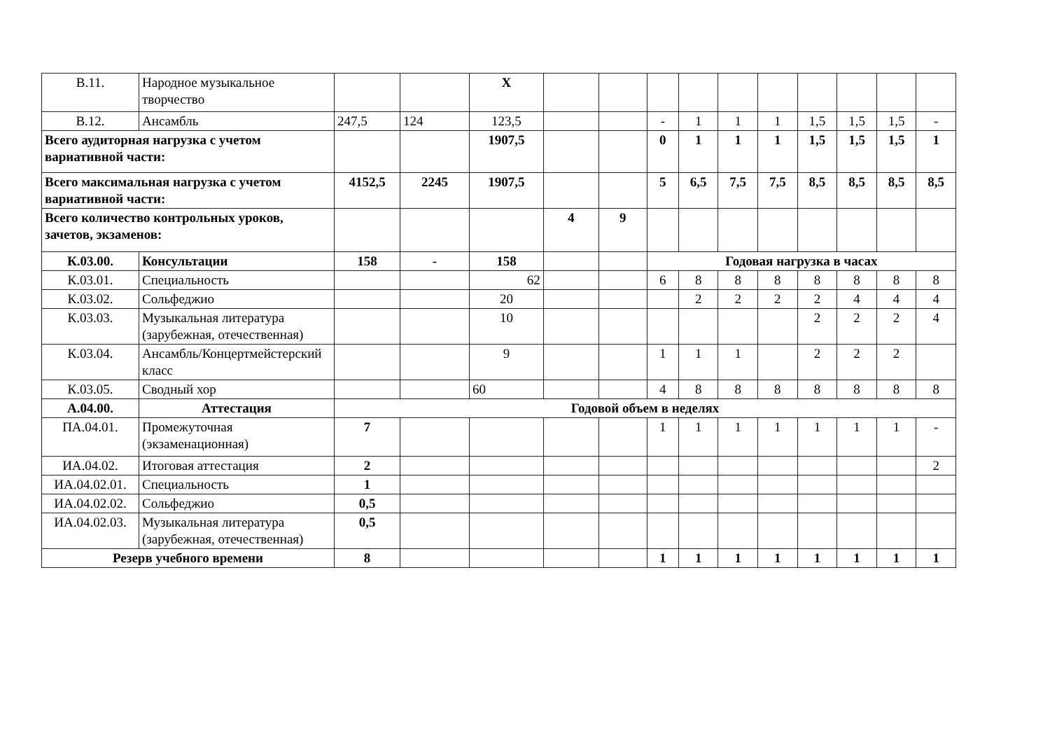| В.11. | Народное музыкальное творчество | | | Х | | | | | | | | | | |
| В.12. | Ансамбль | 247,5 | 124 | 123,5 | | | - | 1 | 1 | 1 | 1,5 | 1,5 | 1,5 | - |
| Всего аудиторная нагрузка с учетом вариативной части: | | | | 1907,5 | | | 0 | 1 | 1 | 1 | 1,5 | 1,5 | 1,5 | 1 |
| Всего максимальная нагрузка с учетом вариативной части: | | 4152,5 | 2245 | 1907,5 | | | 5 | 6,5 | 7,5 | 7,5 | 8,5 | 8,5 | 8,5 | 8,5 |
| Всего количество контрольных уроков, зачетов, экзаменов: | | | | | 4 | 9 | | | | | | | | |
| К.03.00. | Консультации | 158 | - | 158 | | | Годовая нагрузка в часах | | | | | | | |
| К.03.01. | Специальность | | | 62 | | | 6 | 8 | 8 | 8 | 8 | 8 | 8 | 8 |
| К.03.02. | Сольфеджио | | | 20 | | | | 2 | 2 | 2 | 2 | 4 | 4 | 4 |
| К.03.03. | Музыкальная литература (зарубежная, отечественная) | | | 10 | | | | | | | 2 | 2 | 2 | 4 |
| К.03.04. | Ансамбль/Концертмейстерский класс | | | 9 | | | 1 | 1 | 1 | | 2 | 2 | 2 | |
| К.03.05. | Сводный хор | | | 60 | | | 4 | 8 | 8 | 8 | 8 | 8 | 8 | 8 |
| А.04.00. | Аттестация | Годовой объем в неделях | | | | | | | | | | | | |
| ПА.04.01. | Промежуточная (экзаменационная) | 7 | | | | | 1 | 1 | 1 | 1 | 1 | 1 | 1 | - |
| ИА.04.02. | Итоговая аттестация | 2 | | | | | | | | | | | | 2 |
| ИА.04.02.01. | Специальность | 1 | | | | | | | | | | | | |
| ИА.04.02.02. | Сольфеджио | 0,5 | | | | | | | | | | | | |
| ИА.04.02.03. | Музыкальная литература (зарубежная, отечественная) | 0,5 | | | | | | | | | | | | |
| Резерв учебного времени | | 8 | | | | | 1 | 1 | 1 | 1 | 1 | 1 | 1 | 1 |